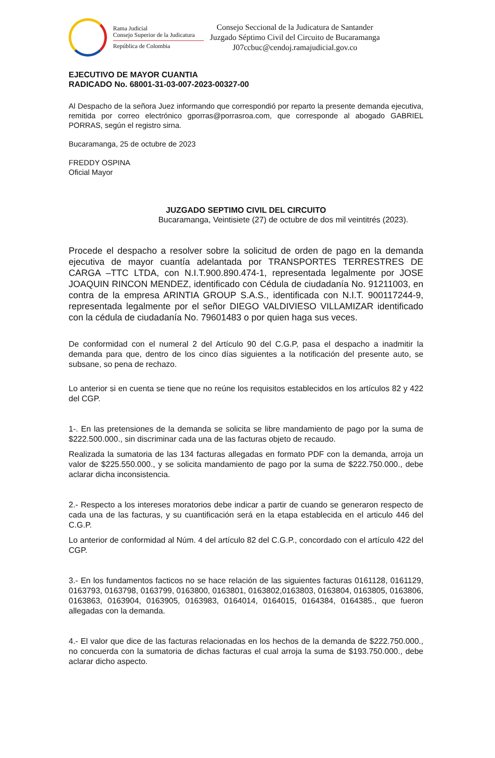Rama Judicial
Consejo Superior de la Judicatura
República de Colombia
Consejo Seccional de la Judicatura de Santander
Juzgado Séptimo Civil del Circuito de Bucaramanga
J07ccbuc@cendoj.ramajudicial.gov.co
EJECUTIVO DE MAYOR CUANTIA
RADICADO No. 68001-31-03-007-2023-00327-00
Al Despacho de la señora Juez informando que correspondió por reparto la presente demanda ejecutiva, remitida por correo electrónico gporras@porrasroa.com, que corresponde al abogado GABRIEL PORRAS, según el registro sirna.
Bucaramanga, 25 de octubre de 2023
FREDDY OSPINA
Oficial Mayor
JUZGADO SEPTIMO CIVIL DEL CIRCUITO
Bucaramanga, Veintisiete (27) de octubre de dos mil veintitrés (2023).
Procede el despacho a resolver sobre la solicitud de orden de pago en la demanda ejecutiva de mayor cuantía adelantada por TRANSPORTES TERRESTRES DE CARGA –TTC LTDA, con N.I.T.900.890.474-1, representada legalmente por JOSE JOAQUIN RINCON MENDEZ, identificado con Cédula de ciudadanía No. 91211003, en contra de la empresa ARINTIA GROUP S.A.S., identificada con N.I.T. 900117244-9, representada legalmente por el señor DIEGO VALDIVIESO VILLAMIZAR identificado con la cédula de ciudadanía No. 79601483 o por quien haga sus veces.
De conformidad con el numeral 2 del Artículo 90 del C.G.P, pasa el despacho a inadmitir la demanda para que, dentro de los cinco días siguientes a la notificación del presente auto, se subsane, so pena de rechazo.
Lo anterior si en cuenta se tiene que no reúne los requisitos establecidos en los artículos 82 y 422 del CGP.
1-. En las pretensiones de la demanda se solicita se libre mandamiento de pago por la suma de $222.500.000., sin discriminar cada una de las facturas objeto de recaudo.
Realizada la sumatoria de las 134 facturas allegadas en formato PDF con la demanda, arroja un valor de $225.550.000., y se solicita mandamiento de pago por la suma de $222.750.000., debe aclarar dicha inconsistencia.
2.- Respecto a los intereses moratorios debe indicar a partir de cuando se generaron respecto de cada una de las facturas, y su cuantificación será en la etapa establecida en el articulo 446 del C.G.P.
Lo anterior de conformidad al Núm. 4 del artículo 82 del C.G.P., concordado con el artículo 422 del CGP.
3.- En los fundamentos facticos no se hace relación de las siguientes facturas 0161128, 0161129, 0163793, 0163798, 0163799, 0163800, 0163801, 0163802,0163803, 0163804, 0163805, 0163806, 0163863, 0163904, 0163905, 0163983, 0164014, 0164015, 0164384, 0164385., que fueron allegadas con la demanda.
4.- El valor que dice de las facturas relacionadas en los hechos de la demanda de $222.750.000., no concuerda con la sumatoria de dichas facturas el cual arroja la suma de $193.750.000., debe aclarar dicho aspecto.